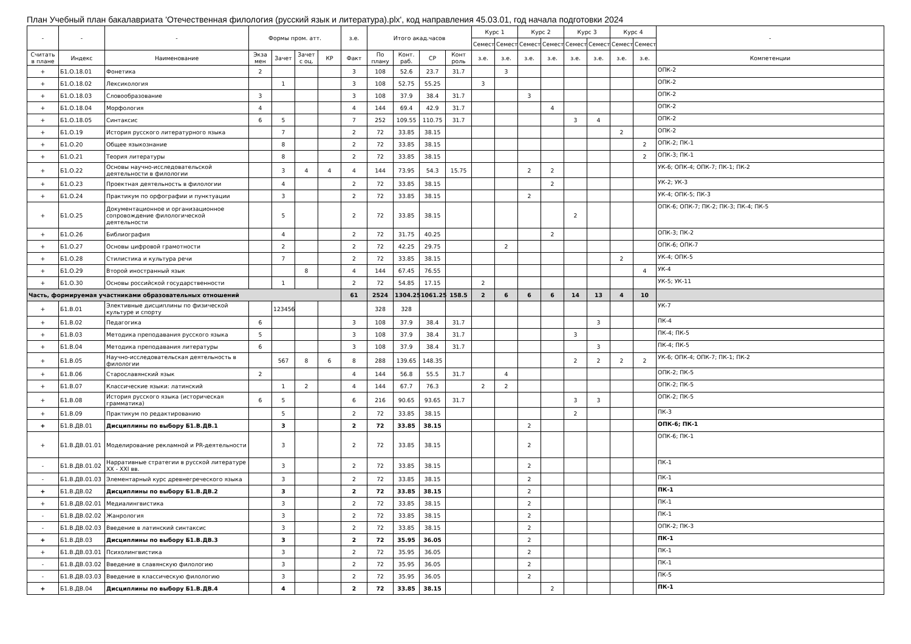План Учебный план бакалавриата 'Отечественная филология (русский язык и литература).plx', код направления 45.03.01, год начала подготовки 2024
| - | - | - | Формы пром. атт. | | | | з.е. | Итого акад.часов | | | | Курс 1 | | Курс 2 | | Курс 3 | | Курс 4 | | - |
| --- | --- | --- | --- | --- | --- | --- | --- | --- | --- | --- | --- | --- | --- | --- | --- | --- | --- | --- | --- | --- |
| | | | | | | | | | | | | Семест | Семест | Семест | Семест | Семест | Семест | Семест | Семест | |
| Считать в плане | Индекс | Наименование | Экза мен | Зачет | Зачет с оц. | КР | Факт | По плану | Конт. раб. | СР | Конт роль | з.е. | з.е. | з.е. | з.е. | з.е. | з.е. | з.е. | з.е. | Компетенции |
| + | Б1.О.18.01 | Фонетика | 2 | | | | 3 | 108 | 52.6 | 23.7 | 31.7 | | 3 | | | | | | | ОПК-2 |
| + | Б1.О.18.02 | Лексикология | | 1 | | | 3 | 108 | 52.75 | 55.25 | | 3 | | | | | | | | ОПК-2 |
| + | Б1.О.18.03 | Словообразование | 3 | | | | 3 | 108 | 37.9 | 38.4 | 31.7 | | | 3 | | | | | | ОПК-2 |
| + | Б1.О.18.04 | Морфология | 4 | | | | 4 | 144 | 69.4 | 42.9 | 31.7 | | | | 4 | | | | | ОПК-2 |
| + | Б1.О.18.05 | Синтаксис | 6 | 5 | | | 7 | 252 | 109.55 | 110.75 | 31.7 | | | | | 3 | 4 | | | ОПК-2 |
| + | Б1.О.19 | История русского литературного языка | | 7 | | | 2 | 72 | 33.85 | 38.15 | | | | | | | | 2 | | ОПК-2 |
| + | Б1.О.20 | Общее языкознание | | 8 | | | 2 | 72 | 33.85 | 38.15 | | | | | | | | | 2 | ОПК-2; ПК-1 |
| + | Б1.О.21 | Теория литературы | | 8 | | | 2 | 72 | 33.85 | 38.15 | | | | | | | | | 2 | ОПК-3; ПК-1 |
| + | Б1.О.22 | Основы научно-исследовательской деятельности в филологии | | 3 | 4 | 4 | 4 | 144 | 73.95 | 54.3 | 15.75 | | | 2 | 2 | | | | | УК-6; ОПК-4; ОПК-7; ПК-1; ПК-2 |
| + | Б1.О.23 | Проектная деятельность в филологии | | 4 | | | 2 | 72 | 33.85 | 38.15 | | | | | 2 | | | | | УК-2; УК-3 |
| + | Б1.О.24 | Практикум по орфографии и пунктуации | | 3 | | | 2 | 72 | 33.85 | 38.15 | | | | 2 | | | | | | УК-4; ОПК-5; ПК-3 |
| + | Б1.О.25 | Документационное и организационное сопровождение филологической деятельности | | 5 | | | 2 | 72 | 33.85 | 38.15 | | | | | | 2 | | | | ОПК-6; ОПК-7; ПК-2; ПК-3; ПК-4; ПК-5 |
| + | Б1.О.26 | Библиография | | 4 | | | 2 | 72 | 31.75 | 40.25 | | | | | 2 | | | | | ОПК-3; ПК-2 |
| + | Б1.О.27 | Основы цифровой грамотности | | 2 | | | 2 | 72 | 42.25 | 29.75 | | | 2 | | | | | | | ОПК-6; ОПК-7 |
| + | Б1.О.28 | Стилистика и культура речи | | 7 | | | 2 | 72 | 33.85 | 38.15 | | | | | | | | 2 | | УК-4; ОПК-5 |
| + | Б1.О.29 | Второй иностранный язык | | | 8 | | 4 | 144 | 67.45 | 76.55 | | | | | | | | | 4 | УК-4 |
| + | Б1.О.30 | Основы российской государственности | | 1 | | | 2 | 72 | 54.85 | 17.15 | | 2 | | | | | | | | УК-5; УК-11 |
| Часть, формируемая участниками образовательных отношений | | | | | | | 61 | 2524 | 1304.25 | 1061.25 | 158.5 | 2 | 6 | 6 | 6 | 14 | 13 | 4 | 10 | |
| + | Б1.В.01 | Элективные дисциплины по физической культуре и спорту | | 123456 | | | | 328 | 328 | | | | | | | | | | | УК-7 |
| + | Б1.В.02 | Педагогика | 6 | | | | 3 | 108 | 37.9 | 38.4 | 31.7 | | | | | | 3 | | | ПК-4 |
| + | Б1.В.03 | Методика преподавания русского языка | 5 | | | | 3 | 108 | 37.9 | 38.4 | 31.7 | | | | | 3 | | | | ПК-4; ПК-5 |
| + | Б1.В.04 | Методика преподавания литературы | 6 | | | | 3 | 108 | 37.9 | 38.4 | 31.7 | | | | | | 3 | | | ПК-4; ПК-5 |
| + | Б1.В.05 | Научно-исследовательская деятельность в филологии | | 567 | 8 | 6 | 8 | 288 | 139.65 | 148.35 | | | | | | 2 | 2 | 2 | 2 | УК-6; ОПК-4; ОПК-7; ПК-1; ПК-2 |
| + | Б1.В.06 | Старославянский язык | 2 | | | | 4 | 144 | 56.8 | 55.5 | 31.7 | | 4 | | | | | | | ОПК-2; ПК-5 |
| + | Б1.В.07 | Классические языки: латинский | | 1 | 2 | | 4 | 144 | 67.7 | 76.3 | | 2 | 2 | | | | | | | ОПК-2; ПК-5 |
| + | Б1.В.08 | История русского языка (историческая грамматика) | 6 | 5 | | | 6 | 216 | 90.65 | 93.65 | 31.7 | | | | | 3 | 3 | | | ОПК-2; ПК-5 |
| + | Б1.В.09 | Практикум по редактированию | | 5 | | | 2 | 72 | 33.85 | 38.15 | | | | | | 2 | | | | ПК-3 |
| + | Б1.В.ДВ.01 | Дисциплины по выбору Б1.В.ДВ.1 | | 3 | | | 2 | 72 | 33.85 | 38.15 | | | | 2 | | | | | | ОПК-6; ПК-1 |
| + | Б1.В.ДВ.01.01 | Моделирование рекламной и PR-деятельности | | 3 | | | 2 | 72 | 33.85 | 38.15 | | | | 2 | | | | | | ОПК-6; ПК-1 |
| - | Б1.В.ДВ.01.02 | Нарративные стратегии в русской литературе XX - XXI вв. | | 3 | | | 2 | 72 | 33.85 | 38.15 | | | | 2 | | | | | | ПК-1 |
| - | Б1.В.ДВ.01.03 | Элементарный курс древнегреческого языка | | 3 | | | 2 | 72 | 33.85 | 38.15 | | | | 2 | | | | | | ПК-1 |
| + | Б1.В.ДВ.02 | Дисциплины по выбору Б1.В.ДВ.2 | | 3 | | | 2 | 72 | 33.85 | 38.15 | | | | 2 | | | | | | ПК-1 |
| + | Б1.В.ДВ.02.01 | Медиалингвистика | | 3 | | | 2 | 72 | 33.85 | 38.15 | | | | 2 | | | | | | ПК-1 |
| - | Б1.В.ДВ.02.02 | Жанрология | | 3 | | | 2 | 72 | 33.85 | 38.15 | | | | 2 | | | | | | ПК-1 |
| - | Б1.В.ДВ.02.03 | Введение в латинский синтаксис | | 3 | | | 2 | 72 | 33.85 | 38.15 | | | | 2 | | | | | | ОПК-2; ПК-3 |
| + | Б1.В.ДВ.03 | Дисциплины по выбору Б1.В.ДВ.3 | | 3 | | | 2 | 72 | 35.95 | 36.05 | | | | 2 | | | | | | ПК-1 |
| + | Б1.В.ДВ.03.01 | Психолингвистика | | 3 | | | 2 | 72 | 35.95 | 36.05 | | | | 2 | | | | | | ПК-1 |
| - | Б1.В.ДВ.03.02 | Введение в славянскую филологию | | 3 | | | 2 | 72 | 35.95 | 36.05 | | | | 2 | | | | | | ПК-1 |
| - | Б1.В.ДВ.03.03 | Введение в классическую филологию | | 3 | | | 2 | 72 | 35.95 | 36.05 | | | | 2 | | | | | | ПК-5 |
| + | Б1.В.ДВ.04 | Дисциплины по выбору Б1.В.ДВ.4 | | 4 | | | 2 | 72 | 33.85 | 38.15 | | | | | 2 | | | | | ПК-1 |